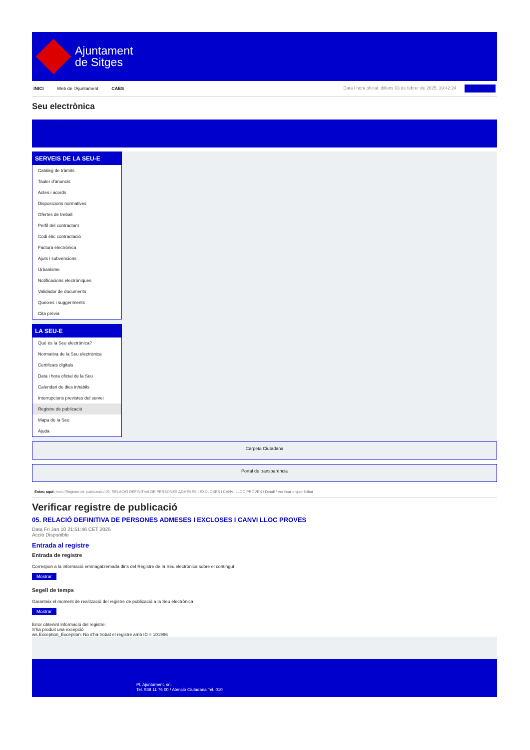Ajuntament
de Sitges
INICI Web de l'Ajuntament CAES
Data i hora oficial: dilluns 03 de febrer de 2025, 19:42:24 Sincronitzar
Seu electrònica
Obtenir còpia autèntica
SERVEIS DE LA SEU-E
Catàleg de tràmits
Tauler d'anuncis
Actes i acords
Disposicions normatives
Ofertes de treball
Perfil del contractant
Codi ètic contractació
Factura electrònica
Ajuts i subvencions
Urbanisme
Notificacions electròniques
Validador de documents
Queixes i suggeriments
Cita prèvia
LA SEU-E
Què és la Seu electrònica?
Normativa de la Seu electrònica
Certificats digitals
Data i hora oficial de la Seu
Calendari de dies inhàbils
Interrupcions previstes del servei
Registre de publicació
Mapa de la Seu
Ajuda
Carpeta Ciutadana
Portal de transparència
Esteu aquí: Inici / Registre de publicació / 05. RELACIÓ DEFINITIVA DE PERSONES ADMESES I EXCLOSES I CANVI LLOC PROVES / Detall / Verificar disponibilitat
Verificar registre de publicació
05. RELACIÓ DEFINITIVA DE PERSONES ADMESES I EXCLOSES I CANVI LLOC PROVES
Data Fri Jan 10 21:51:46 CET 2025
Acció Disponible
Entrada al registre
Entrada de registre
Correspon a la informació emmagatzemada dins del Registre de la Seu electrònica sobre el contingut
Mostrar
Segell de temps
Garanteix el moment de realització del registre de publicació a la Seu electrònica
Mostrar
Error obtenint informació del registre:
S'ha produit una excepció
ws.Exception_Exception: No s'ha trobat el registre amb ID = 101996
Pl. Ajuntament, sn.
Tel. 938 11 76 00 / Atenció Ciutadana Tel. 010